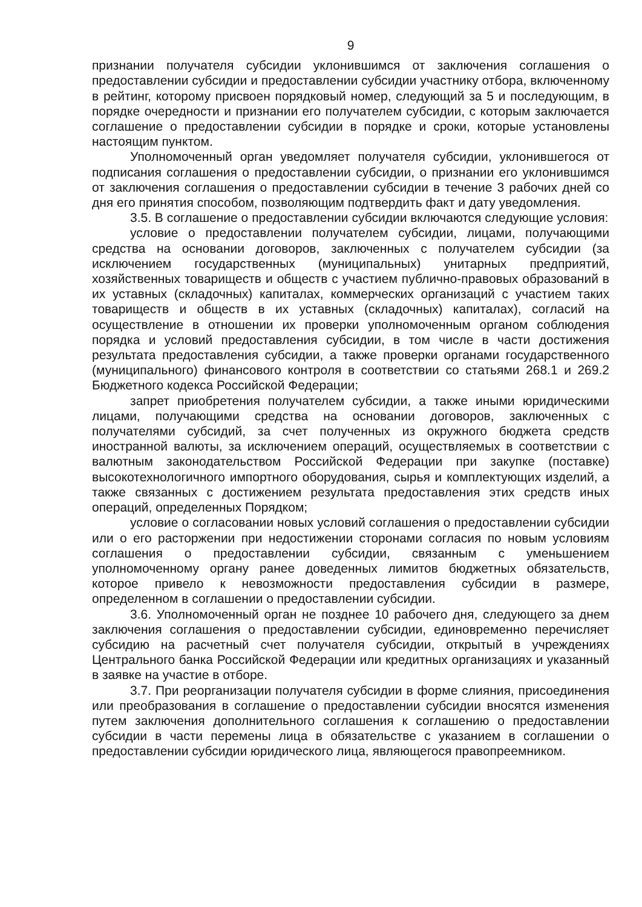9
признании получателя субсидии уклонившимся от заключения соглашения о предоставлении субсидии и предоставлении субсидии участнику отбора, включенному в рейтинг, которому присвоен порядковый номер, следующий за 5 и последующим, в порядке очередности и признании его получателем субсидии, с которым заключается соглашение о предоставлении субсидии в порядке и сроки, которые установлены настоящим пунктом.
Уполномоченный орган уведомляет получателя субсидии, уклонившегося от подписания соглашения о предоставлении субсидии, о признании его уклонившимся от заключения соглашения о предоставлении субсидии в течение 3 рабочих дней со дня его принятия способом, позволяющим подтвердить факт и дату уведомления.
3.5. В соглашение о предоставлении субсидии включаются следующие условия:
условие о предоставлении получателем субсидии, лицами, получающими средства на основании договоров, заключенных с получателем субсидии (за исключением государственных (муниципальных) унитарных предприятий, хозяйственных товариществ и обществ с участием публично-правовых образований в их уставных (складочных) капиталах, коммерческих организаций с участием таких товариществ и обществ в их уставных (складочных) капиталах), согласий на осуществление в отношении их проверки уполномоченным органом соблюдения порядка и условий предоставления субсидии, в том числе в части достижения результата предоставления субсидии, а также проверки органами государственного (муниципального) финансового контроля в соответствии со статьями 268.1 и 269.2 Бюджетного кодекса Российской Федерации;
запрет приобретения получателем субсидии, а также иными юридическими лицами, получающими средства на основании договоров, заключенных с получателями субсидий, за счет полученных из окружного бюджета средств иностранной валюты, за исключением операций, осуществляемых в соответствии с валютным законодательством Российской Федерации при закупке (поставке) высокотехнологичного импортного оборудования, сырья и комплектующих изделий, а также связанных с достижением результата предоставления этих средств иных операций, определенных Порядком;
условие о согласовании новых условий соглашения о предоставлении субсидии или о его расторжении при недостижении сторонами согласия по новым условиям соглашения о предоставлении субсидии, связанным с уменьшением уполномоченному органу ранее доведенных лимитов бюджетных обязательств, которое привело к невозможности предоставления субсидии в размере, определенном в соглашении о предоставлении субсидии.
3.6. Уполномоченный орган не позднее 10 рабочего дня, следующего за днем заключения соглашения о предоставлении субсидии, единовременно перечисляет субсидию на расчетный счет получателя субсидии, открытый в учреждениях Центрального банка Российской Федерации или кредитных организациях и указанный в заявке на участие в отборе.
3.7. При реорганизации получателя субсидии в форме слияния, присоединения или преобразования в соглашение о предоставлении субсидии вносятся изменения путем заключения дополнительного соглашения к соглашению о предоставлении субсидии в части перемены лица в обязательстве с указанием в соглашении о предоставлении субсидии юридического лица, являющегося правопреемником.